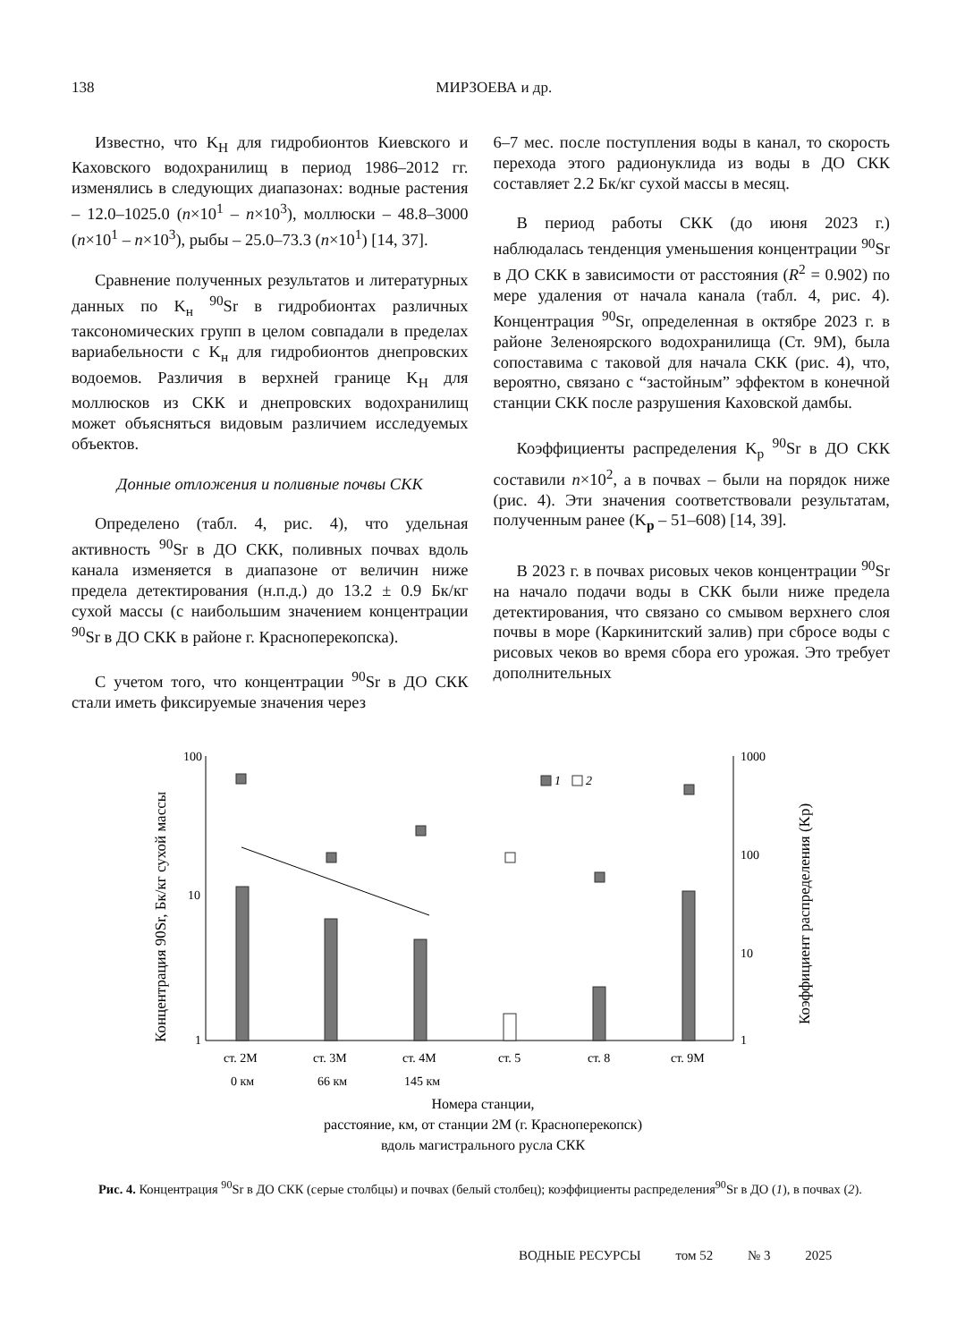138 МИРЗОЕВА и др.
Известно, что K<sub>Н</sub> для гидробионтов Киевского и Каховского водохранилищ в период 1986–2012 гг. изменялись в следующих диапазонах: водные растения – 12.0–1025.0 (n×10<sup>1</sup> – n×10<sup>3</sup>), моллюски – 48.8–3000 (n×10<sup>1</sup> – n×10<sup>3</sup>), рыбы – 25.0–73.3 (n×10<sup>1</sup>) [14, 37].
Сравнение полученных результатов и литературных данных по K<sub>н</sub> <sup>90</sup>Sr в гидробионтах различных таксономических групп в целом совпадали в пределах вариабельности с K<sub>н</sub> для гидробионтов днепровских водоемов. Различия в верхней границе K<sub>Н</sub> для моллюсков из СКК и днепровских водохранилищ может объясняться видовым различием исследуемых объектов.
Донные отложения и поливные почвы СКК
Определено (табл. 4, рис. 4), что удельная активность <sup>90</sup>Sr в ДО СКК, поливных почвах вдоль канала изменяется в диапазоне от величин ниже предела детектирования (н.п.д.) до 13.2 ± 0.9 Бк/кг сухой массы (с наибольшим значением концентрации <sup>90</sup>Sr в ДО СКК в районе г. Красноперекопска).
С учетом того, что концентрации <sup>90</sup>Sr в ДО СКК стали иметь фиксируемые значения через
6–7 мес. после поступления воды в канал, то скорость перехода этого радионуклида из воды в ДО СКК составляет 2.2 Бк/кг сухой массы в месяц.
В период работы СКК (до июня 2023 г.) наблюдалась тенденция уменьшения концентрации <sup>90</sup>Sr в ДО СКК в зависимости от расстояния (R<sup>2</sup> = 0.902) по мере удаления от начала канала (табл. 4, рис. 4). Концентрация <sup>90</sup>Sr, определенная в октябре 2023 г. в районе Зеленоярского водохранилища (Ст. 9М), была сопоставима с таковой для начала СКК (рис. 4), что, вероятно, связано с “застойным” эффектом в конечной станции СКК после разрушения Каховской дамбы.
Коэффициенты распределения K<sub>р</sub> <sup>90</sup>Sr в ДО СКК составили n×10<sup>2</sup>, а в почвах – были на порядок ниже (рис. 4). Эти значения соответствовали результатам, полученным ранее (K<sub>р</sub> – 51–608) [14, 39].
В 2023 г. в почвах рисовых чеков концентрации <sup>90</sup>Sr на начало подачи воды в СКК были ниже предела детектирования, что связано со смывом верхнего слоя почвы в море (Каркинитский залив) при сбросе воды с рисовых чеков во время сбора его урожая. Это требует дополнительных
100
10
1
1000
100
10
1
Концентрация 90Sr, Бк/кг сухой массы
Коэффициент распределения (Kp)
1
2
ст. 2М
ст. 3М
ст. 4М
ст. 5
ст. 8
ст. 9М
0 км
66 км
145 км
Номера станции,
расстояние, км, от станции 2М (г. Красноперекопск)
вдоль магистрального русла СКК
Рис. 4. Концентрация <sup>90</sup>Sr в ДО СКК (серые столбцы) и почвах (белый столбец); коэффициенты распределения<sup>90</sup>Sr в ДО (1), в почвах (2).
ВОДНЫЕ РЕСУРСЫ том 52 № 3 2025